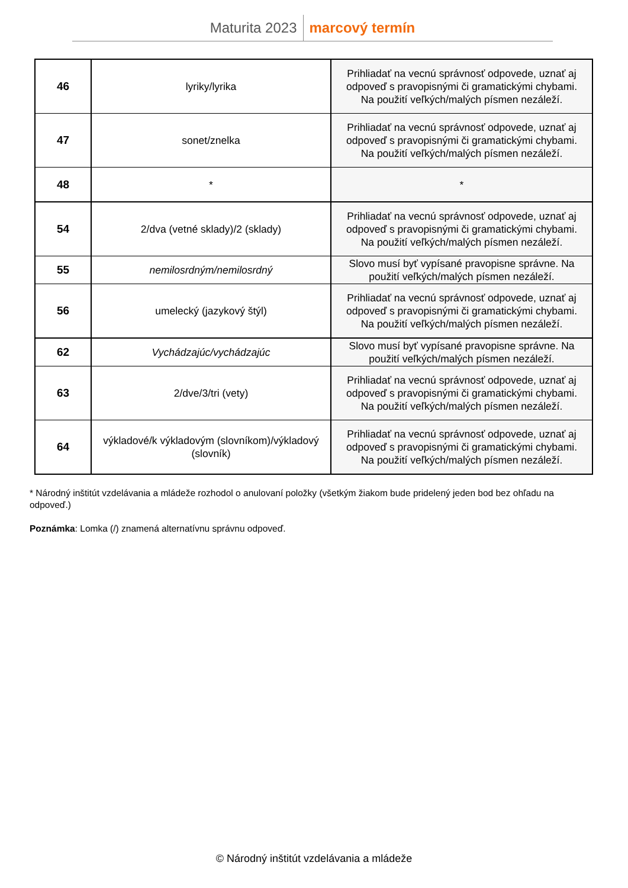Maturita 2023 marcový termín
| 46 | lyriky/lyrika | Prihliadať na vecnú správnosť odpovede, uznať aj odpoveď s pravopisnými či gramatickými chybami. Na použití veľkých/malých písmen nezáleží. |
| 47 | sonet/znelka | Prihliadať na vecnú správnosť odpovede, uznať aj odpoveď s pravopisnými či gramatickými chybami. Na použití veľkých/malých písmen nezáleží. |
| 48 | * | * |
| 54 | 2/dva (vetné sklady)/2 (sklady) | Prihliadať na vecnú správnosť odpovede, uznať aj odpoveď s pravopisnými či gramatickými chybami. Na použití veľkých/malých písmen nezáleží. |
| 55 | nemilosrdným/nemilosrdný | Slovo musí byť vypísané pravopisne správne. Na použití veľkých/malých písmen nezáleží. |
| 56 | umelecký (jazykový štýl) | Prihliadať na vecnú správnosť odpovede, uznať aj odpoveď s pravopisnými či gramatickými chybami. Na použití veľkých/malých písmen nezáleží. |
| 62 | Vychádzajúc/vychádzajúc | Slovo musí byť vypísané pravopisne správne. Na použití veľkých/malých písmen nezáleží. |
| 63 | 2/dve/3/tri (vety) | Prihliadať na vecnú správnosť odpovede, uznať aj odpoveď s pravopisnými či gramatickými chybami. Na použití veľkých/malých písmen nezáleží. |
| 64 | výkladové/k výkladovým (slovníkom)/výkladový (slovník) | Prihliadať na vecnú správnosť odpovede, uznať aj odpoveď s pravopisnými či gramatickými chybami. Na použití veľkých/malých písmen nezáleží. |
* Národný inštitút vzdelávania a mládeže rozhodol o anulovaní položky (všetkým žiakom bude pridelený jeden bod bez ohľadu na odpoveď.)
Poznámka: Lomka (/) znamená alternatívnu správnu odpoveď.
© Národný inštitút vzdelávania a mládeže